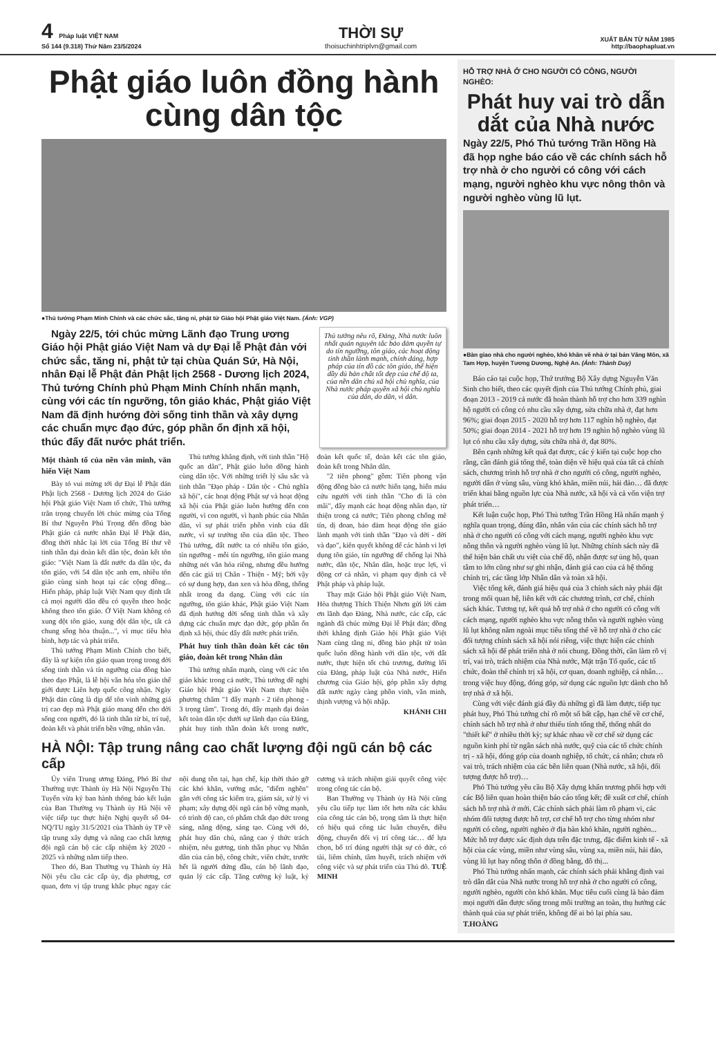4 Pháp luật VIỆT NAM
Số 144 (9.318) Thứ Năm 23/5/2024
THỜI SỰ
thoisuchinhtriplvn@gmail.com
XUẤT BẢN TỪ NĂM 1985
http://baophapluat.vn
Phật giáo luôn đồng hành cùng dân tộc
●Thủ tướng Phạm Minh Chính và các chức sắc, tăng ni, phật tử Giáo hội Phật giáo Việt Nam. (Ảnh: VGP)
Ngày 22/5, tới chúc mừng Lãnh đạo Trung ương Giáo hội Phật giáo Việt Nam và dự Đại lễ Phật đản với chức sắc, tăng ni, phật tử tại chùa Quán Sứ, Hà Nội, nhân Đại lễ Phật đản Phật lịch 2568 - Dương lịch 2024, Thủ tướng Chính phủ Phạm Minh Chính nhấn mạnh, cùng với các tín ngưỡng, tôn giáo khác, Phật giáo Việt Nam đã định hướng đời sống tinh thần và xây dựng các chuẩn mực đạo đức, góp phần ổn định xã hội, thúc đẩy đất nước phát triển.
Thủ tướng nêu rõ, Đảng, Nhà nước luôn nhất quán nguyên tắc bảo đảm quyền tự do tín ngưỡng, tôn giáo, các hoạt động tinh thần lành mạnh, chính đáng, hợp pháp của tín đồ các tôn giáo, thể hiện đầy đủ bản chất tốt đẹp của chế độ ta, của nền dân chủ xã hội chủ nghĩa, của Nhà nước pháp quyền xã hội chủ nghĩa của dân, do dân, vì dân.
Một thành tố của nền văn minh, văn hiến Việt Nam
Bày tỏ vui mừng tới dự Đại lễ Phật đản Phật lịch 2568 - Dương lịch 2024 do Giáo hội Phật giáo Việt Nam tổ chức, Thủ tướng trân trọng chuyển lời chúc mừng của Tổng Bí thư Nguyễn Phú Trọng đến đồng bào Phật giáo cả nước nhân Đại lễ Phật đản, đồng thời nhắc lại lời của Tổng Bí thư về tinh thần đại đoàn kết dân tộc, đoàn kết tôn giáo: "Việt Nam là đất nước đa dân tộc, đa tôn giáo, với 54 dân tộc anh em, nhiều tôn giáo cùng sinh hoạt tại các cộng đồng... Hiến pháp, pháp luật Việt Nam quy định tất cả mọi người dân đều có quyền theo hoặc không theo tôn giáo. Ở Việt Nam không có xung đột tôn giáo, xung đột dân tộc, tất cả chung sống hòa thuận...", vì mục tiêu hòa bình, hợp tác và phát triển.
Thủ tướng Phạm Minh Chính cho biết, đây là sự kiện tôn giáo quan trọng trong đời sống tinh thần và tín ngưỡng của đồng bào theo đạo Phật, là lễ hội văn hóa tôn giáo thế giới được Liên hợp quốc công nhận. Ngày Phật đản cũng là dịp để tôn vinh những giá trị cao đẹp mà Phật giáo mang đến cho đời sống con người, đó là tinh thần từ bi, trí tuệ, đoàn kết và phát triển bền vững, nhân văn.
Thủ tướng khẳng định, với tinh thần "Hộ quốc an dân", Phật giáo luôn đồng hành cùng dân tộc. Với những triết lý sâu sắc và tinh thần "Đạo pháp - Dân tộc - Chủ nghĩa xã hội", các hoạt động Phật sự và hoạt động xã hội của Phật giáo luôn hướng đến con người, vì con người, vì hạnh phúc của Nhân dân, vì sự phát triển phồn vinh của đất nước, vì sự trường tồn của dân tộc. Theo Thủ tướng, đất nước ta có nhiều tôn giáo, tín ngưỡng - mỗi tín ngưỡng, tôn giáo mang những nét văn hóa riêng, nhưng đều hướng đến các giá trị Chân - Thiện - Mỹ; bởi vậy có sự dung hợp, đan xen và hòa đồng, thống nhất trong đa dạng. Cùng với các tín ngưỡng, tôn giáo khác, Phật giáo Việt Nam đã định hướng đời sống tinh thần và xây dựng các chuẩn mực đạo đức, góp phần ổn định xã hội, thúc đẩy đất nước phát triển.
Phát huy tinh thần đoàn kết các tôn giáo, đoàn kết trong Nhân dân
Thủ tướng nhấn mạnh, cùng với các tôn giáo khác trong cả nước, Thủ tướng đề nghị Giáo hội Phật giáo Việt Nam thực hiện phương châm "1 đẩy mạnh - 2 tiên phong - 3 trọng tâm". Trong đó, đẩy mạnh đại đoàn kết toàn dân tộc dưới sự lãnh đạo của Đảng, phát huy tinh thần đoàn kết trong nước, đoàn kết quốc tế, đoàn kết các tôn giáo, đoàn kết trong Nhân dân.
"2 tiên phong" gồm: Tiên phong vận động đồng bào cả nước hiến tạng, hiến máu cứu người với tinh thần "Cho đi là còn mãi", đẩy mạnh các hoạt động nhân đạo, từ thiện trong cả nước; Tiên phong chống mê tín, dị đoan, bảo đảm hoạt động tôn giáo lành mạnh với tinh thần "Đạo và đời - đời và đạo", kiên quyết không để các hành vi lợi dụng tôn giáo, tín ngưỡng để chống lại Nhà nước, dân tộc, Nhân dân, hoặc trục lợi, vì động cơ cá nhân, vi phạm quy định cả về Phật pháp và pháp luật.
Thay mặt Giáo hội Phật giáo Việt Nam, Hòa thượng Thích Thiện Nhơn gửi lời cảm ơn lãnh đạo Đảng, Nhà nước, các cấp, các ngành đã chúc mừng Đại lễ Phật đản; đồng thời khẳng định Giáo hội Phật giáo Việt Nam cùng tăng ni, đồng bào phật tử toàn quốc luôn đồng hành với dân tộc, với đất nước, thực hiện tốt chủ trương, đường lối của Đảng, pháp luật của Nhà nước, Hiến chương của Giáo hội, góp phần xây dựng đất nước ngày càng phồn vinh, văn minh, thịnh vượng và hội nhập.
KHÁNH CHI
HÀ NỘI: Tập trung nâng cao chất lượng đội ngũ cán bộ các cấp
Ủy viên Trung ương Đảng, Phó Bí thư Thường trực Thành ủy Hà Nội Nguyễn Thị Tuyến vừa ký ban hành thông báo kết luận của Ban Thường vụ Thành ủy Hà Nội về việc tiếp tục thực hiện Nghị quyết số 04-NQ/TU ngày 31/5/2021 của Thành ủy TP về tập trung xây dựng và nâng cao chất lượng đội ngũ cán bộ các cấp nhiệm kỳ 2020 - 2025 và những năm tiếp theo.
Theo đó, Ban Thường vụ Thành ủy Hà Nội yêu cầu các cấp ủy, địa phương, cơ quan, đơn vị tập trung khắc phục ngay các nội dung tồn tại, hạn chế, kịp thời tháo gỡ các khó khăn, vướng mắc, "điểm nghẽn" gắn với công tác kiểm tra, giám sát, xử lý vi phạm; xây dựng đội ngũ cán bộ vững mạnh, có trình độ cao, có phẩm chất đạo đức trong sáng, năng động, sáng tạo. Cùng với đó, phát huy dân chủ, nâng cao ý thức trách nhiệm, nêu gương, tinh thần phục vụ Nhân dân của cán bộ, công chức, viên chức, trước hết là người đứng đầu, cán bộ lãnh đạo, quản lý các cấp. Tăng cường kỷ luật, kỷ cương và trách nhiệm giải quyết công việc trong công tác cán bộ.
Ban Thường vụ Thành ủy Hà Nội cũng yêu cầu tiếp tục làm tốt hơn nữa các khâu của công tác cán bộ, trọng tâm là thực hiện có hiệu quả công tác luân chuyển, điều động, chuyển đổi vị trí công tác… để lựa chọn, bố trí đúng người thật sự có đức, có tài, liêm chính, tâm huyết, trách nhiệm với công việc và sự phát triển của Thủ đô. TUỆ MINH
HỖ TRỢ NHÀ Ở CHO NGƯỜI CÓ CÔNG, NGƯỜI NGHÈO:
Phát huy vai trò dẫn dắt của Nhà nước
Ngày 22/5, Phó Thủ tướng Trần Hồng Hà đã họp nghe báo cáo về các chính sách hỗ trợ nhà ở cho người có công với cách mạng, người nghèo khu vực nông thôn và người nghèo vùng lũ lụt.
●Bàn giao nhà cho người nghèo, khó khăn về nhà ở tại bản Văng Môn, xã Tam Hợp, huyện Tương Dương, Nghệ An. (Ảnh: Thành Duy)
Báo cáo tại cuộc họp, Thứ trưởng Bộ Xây dựng Nguyễn Văn Sinh cho biết, theo các quyết định của Thủ tướng Chính phủ, giai đoạn 2013 - 2019 cả nước đã hoàn thành hỗ trợ cho hơn 339 nghìn hộ người có công có nhu cầu xây dựng, sửa chữa nhà ở, đạt hơn 96%; giai đoạn 2015 - 2020 hỗ trợ hơn 117 nghìn hộ nghèo, đạt 50%; giai đoạn 2014 - 2021 hỗ trợ hơn 19 nghìn hộ nghèo vùng lũ lụt có nhu cầu xây dựng, sửa chữa nhà ở, đạt 80%.
Bên cạnh những kết quả đạt được, các ý kiến tại cuộc họp cho rằng, cần đánh giá tổng thể, toàn diện về hiệu quả của tất cả chính sách, chương trình hỗ trợ nhà ở cho người có công, người nghèo, người dân ở vùng sâu, vùng khó khăn, miền núi, hải đảo… đã được triển khai bằng nguồn lực của Nhà nước, xã hội và cả vốn viện trợ phát triển…
Kết luận cuộc họp, Phó Thủ tướng Trần Hồng Hà nhấn mạnh ý nghĩa quan trọng, đúng đắn, nhân văn của các chính sách hỗ trợ nhà ở cho người có công với cách mạng, người nghèo khu vực nông thôn và người nghèo vùng lũ lụt. Những chính sách này đã thể hiện bản chất ưu việt của chế độ, nhận được sự ủng hộ, quan tâm to lớn cũng như sự ghi nhận, đánh giá cao của cả hệ thống chính trị, các tầng lớp Nhân dân và toàn xã hội.
Việc tổng kết, đánh giá hiệu quả của 3 chính sách này phải đặt trong mối quan hệ, liên kết với các chương trình, cơ chế, chính sách khác. Tương tự, kết quả hỗ trợ nhà ở cho người có công với cách mạng, người nghèo khu vực nông thôn và người nghèo vùng lũ lụt không nằm ngoài mục tiêu tổng thể về hỗ trợ nhà ở cho các đối tượng chính sách xã hội nói riêng, việc thực hiện các chính sách xã hội để phát triển nhà ở nói chung. Đồng thời, cần làm rõ vị trí, vai trò, trách nhiệm của Nhà nước, Mặt trận Tổ quốc, các tổ chức, đoàn thể chính trị xã hội, cơ quan, doanh nghiệp, cá nhân… trong việc huy động, đóng góp, sử dụng các nguồn lực dành cho hỗ trợ nhà ở xã hội.
Cùng với việc đánh giá đầy đủ những gì đã làm được, tiếp tục phát huy, Phó Thủ tướng chỉ rõ một số bất cập, hạn chế về cơ chế, chính sách hỗ trợ nhà ở như thiếu tính tổng thể, thống nhất do "thiết kế" ở nhiều thời kỳ; sự khác nhau về cơ chế sử dụng các nguồn kinh phí từ ngân sách nhà nước, quỹ của các tổ chức chính trị - xã hội, đóng góp của doanh nghiệp, tổ chức, cá nhân; chưa rõ vai trò, trách nhiệm của các bên liên quan (Nhà nước, xã hội, đối tượng được hỗ trợ)…
Phó Thủ tướng yêu cầu Bộ Xây dựng khẩn trương phối hợp với các Bộ liên quan hoàn thiện báo cáo tổng kết; đề xuất cơ chế, chính sách hỗ trợ nhà ở mới. Các chính sách phải làm rõ phạm vi, các nhóm đối tượng được hỗ trợ, cơ chế hỗ trợ cho từng nhóm như người có công, người nghèo ở địa bàn khó khăn, người nghèo... Mức hỗ trợ được xác định dựa trên đặc trưng, đặc điểm kinh tế - xã hội của các vùng, miền như vùng sâu, vùng xa, miền núi, hải đảo, vùng lũ lụt hay nông thôn ở đồng bằng, đô thị...
Phó Thủ tướng nhấn mạnh, các chính sách phải khẳng định vai trò dẫn dắt của Nhà nước trong hỗ trợ nhà ở cho người có công, người nghèo, người còn khó khăn. Mục tiêu cuối cùng là bảo đảm mọi người dân được sống trong môi trường an toàn, thụ hưởng các thành quả của sự phát triển, không để ai bỏ lại phía sau. T.HOÀNG